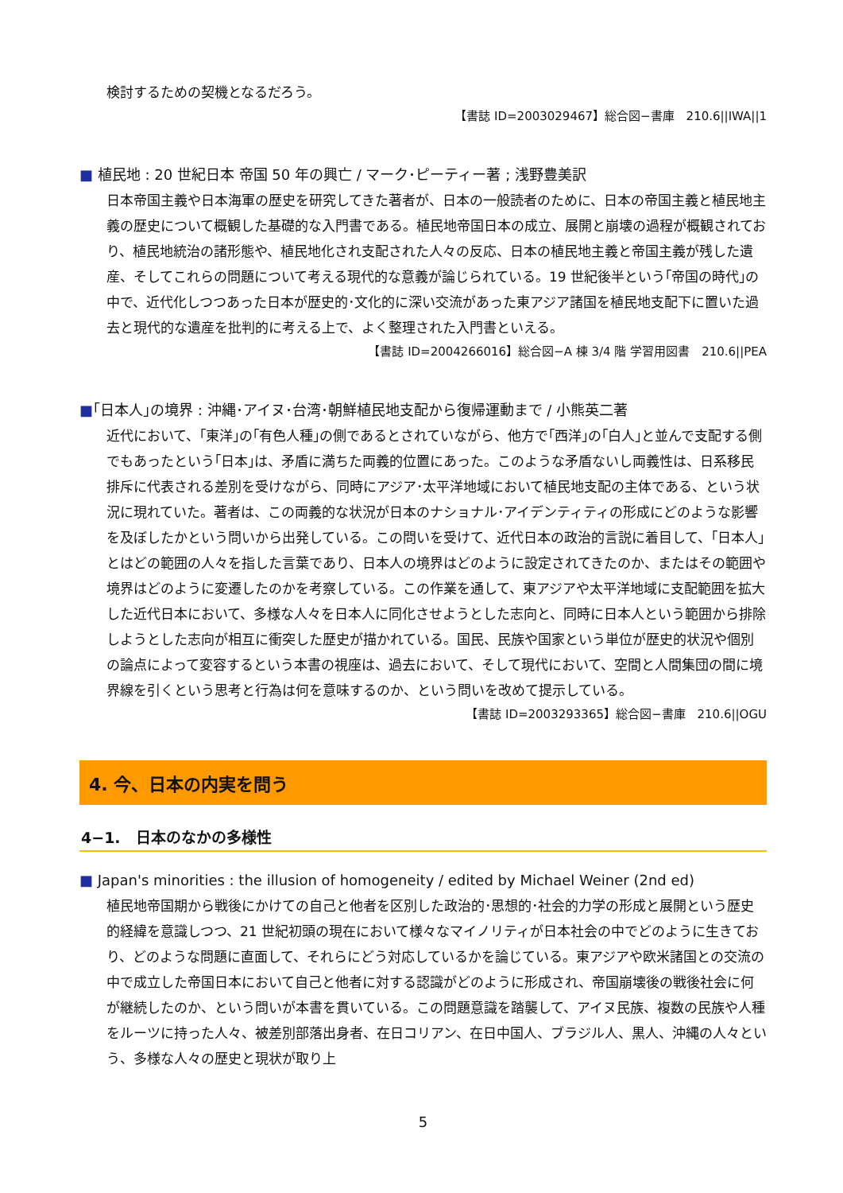検討するための契機となるだろう。
【書誌 ID=2003029467】総合図−書庫　210.6||IWA||1
■ 植民地 : 20 世紀日本 帝国 50 年の興亡 / マーク･ピーティー著 ; 浅野豊美訳
日本帝国主義や日本海軍の歴史を研究してきた著者が、日本の一般読者のために、日本の帝国主義と植民地主義の歴史について概観した基礎的な入門書である。植民地帝国日本の成立、展開と崩壊の過程が概観されており、植民地統治の諸形態や、植民地化され支配された人々の反応、日本の植民地主義と帝国主義が残した遺産、そしてこれらの問題について考える現代的な意義が論じられている。19 世紀後半という｢帝国の時代｣の中で、近代化しつつあった日本が歴史的･文化的に深い交流があった東アジア諸国を植民地支配下に置いた過去と現代的な遺産を批判的に考える上で、よく整理された入門書といえる。
【書誌 ID=2004266016】総合図−A 棟 3/4 階 学習用図書　210.6||PEA
■｢日本人｣の境界 : 沖縄･アイヌ･台湾･朝鮮植民地支配から復帰運動まで / 小熊英二著
近代において、｢東洋｣の｢有色人種｣の側であるとされていながら、他方で｢西洋｣の｢白人｣と並んで支配する側でもあったという｢日本｣は、矛盾に満ちた両義的位置にあった。このような矛盾ないし両義性は、日系移民排斥に代表される差別を受けながら、同時にアジア･太平洋地域において植民地支配の主体である、という状況に現れていた。著者は、この両義的な状況が日本のナショナル･アイデンティティの形成にどのような影響を及ぼしたかという問いから出発している。この問いを受けて、近代日本の政治的言説に着目して、｢日本人｣とはどの範囲の人々を指した言葉であり、日本人の境界はどのように設定されてきたのか、またはその範囲や境界はどのように変遷したのかを考察している。この作業を通して、東アジアや太平洋地域に支配範囲を拡大した近代日本において、多様な人々を日本人に同化させようとした志向と、同時に日本人という範囲から排除しようとした志向が相互に衝突した歴史が描かれている。国民、民族や国家という単位が歴史的状況や個別の論点によって変容するという本書の視座は、過去において、そして現代において、空間と人間集団の間に境界線を引くという思考と行為は何を意味するのか、という問いを改めて提示している。
【書誌 ID=2003293365】総合図−書庫　210.6||OGU
4. 今、日本の内実を問う
4−1.　日本のなかの多様性
■ Japan's minorities : the illusion of homogeneity / edited by Michael Weiner (2nd ed)
植民地帝国期から戦後にかけての自己と他者を区別した政治的･思想的･社会的力学の形成と展開という歴史的経緯を意識しつつ、21 世紀初頭の現在において様々なマイノリティが日本社会の中でどのように生きており、どのような問題に直面して、それらにどう対応しているかを論じている。東アジアや欧米諸国との交流の中で成立した帝国日本において自己と他者に対する認識がどのように形成され、帝国崩壊後の戦後社会に何が継続したのか、という問いが本書を貫いている。この問題意識を踏襲して、アイヌ民族、複数の民族や人種をルーツに持った人々、被差別部落出身者、在日コリアン、在日中国人、ブラジル人、黒人、沖縄の人々という、多様な人々の歴史と現状が取り上
5